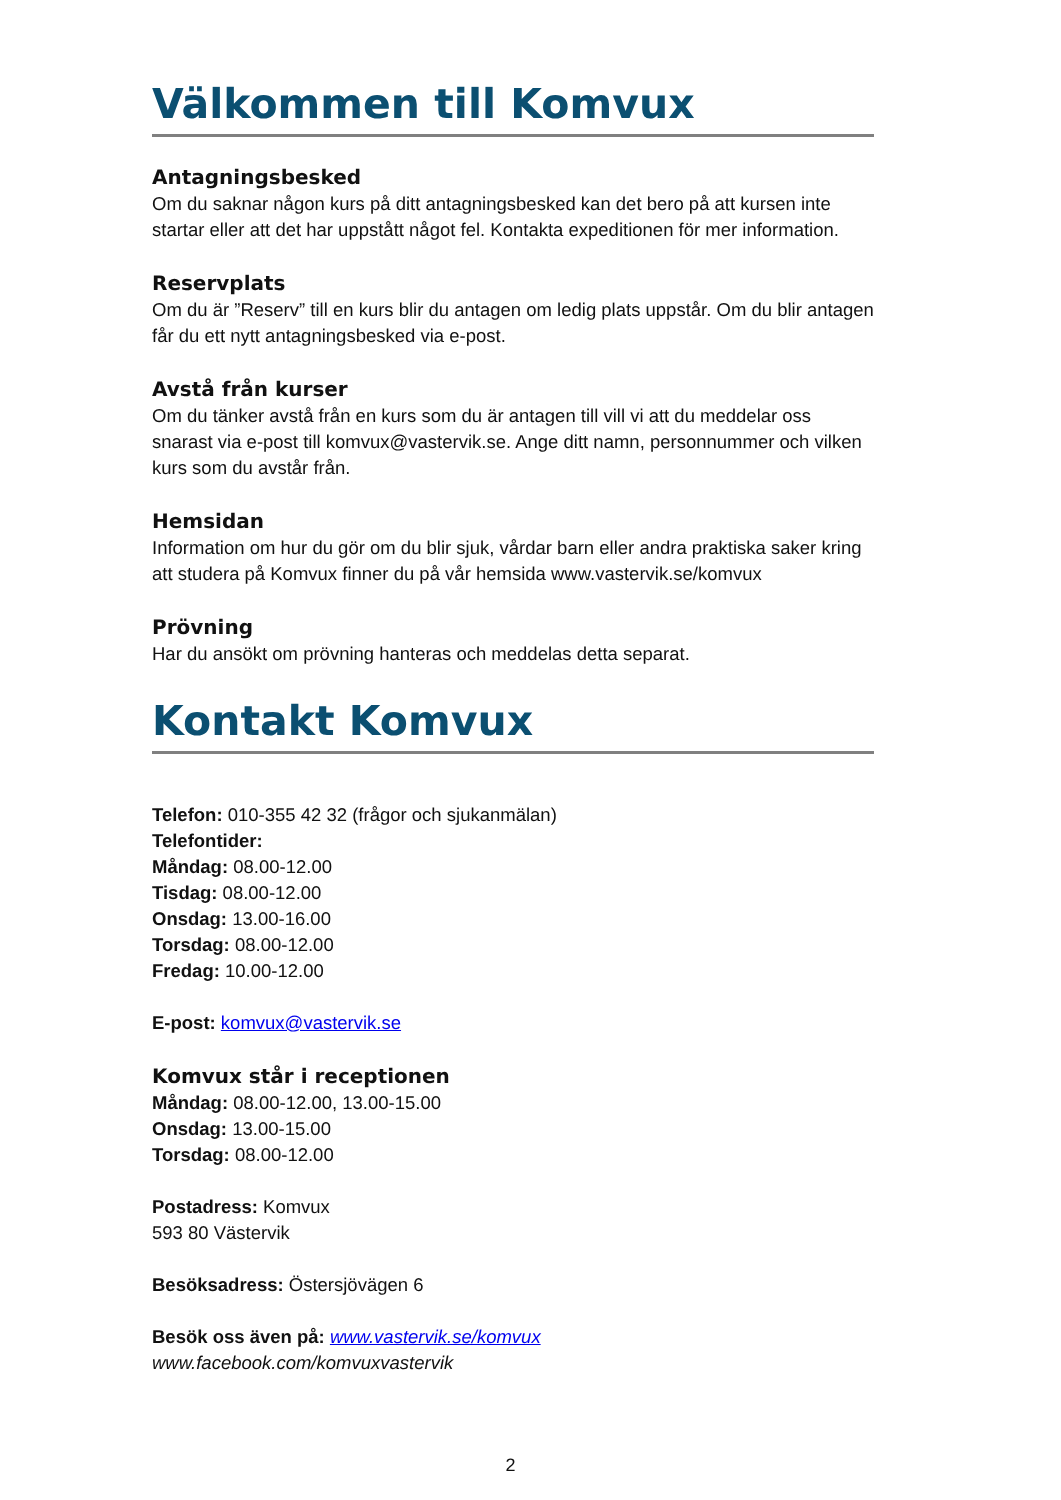Välkommen till Komvux
Antagningsbesked
Om du saknar någon kurs på ditt antagningsbesked kan det bero på att kursen inte startar eller att det har uppstått något fel. Kontakta expeditionen för mer information.
Reservplats
Om du är ”Reserv” till en kurs blir du antagen om ledig plats uppstår. Om du blir antagen får du ett nytt antagningsbesked via e-post.
Avstå från kurser
Om du tänker avstå från en kurs som du är antagen till vill vi att du meddelar oss snarast via e-post till komvux@vastervik.se. Ange ditt namn, personnummer och vilken kurs som du avstår från.
Hemsidan
Information om hur du gör om du blir sjuk, vårdar barn eller andra praktiska saker kring att studera på Komvux finner du på vår hemsida www.vastervik.se/komvux
Prövning
Har du ansökt om prövning hanteras och meddelas detta separat.
Kontakt Komvux
Telefon: 010-355 42 32 (frågor och sjukanmälan)
Telefontider:
Måndag: 08.00-12.00
Tisdag: 08.00-12.00
Onsdag: 13.00-16.00
Torsdag: 08.00-12.00
Fredag: 10.00-12.00
E-post: komvux@vastervik.se
Komvux står i receptionen
Måndag: 08.00-12.00, 13.00-15.00
Onsdag: 13.00-15.00
Torsdag: 08.00-12.00
Postadress: Komvux
593 80 Västervik
Besöksadress: Östersjövägen 6
Besök oss även på: www.vastervik.se/komvux
www.facebook.com/komvuxvastervik
2